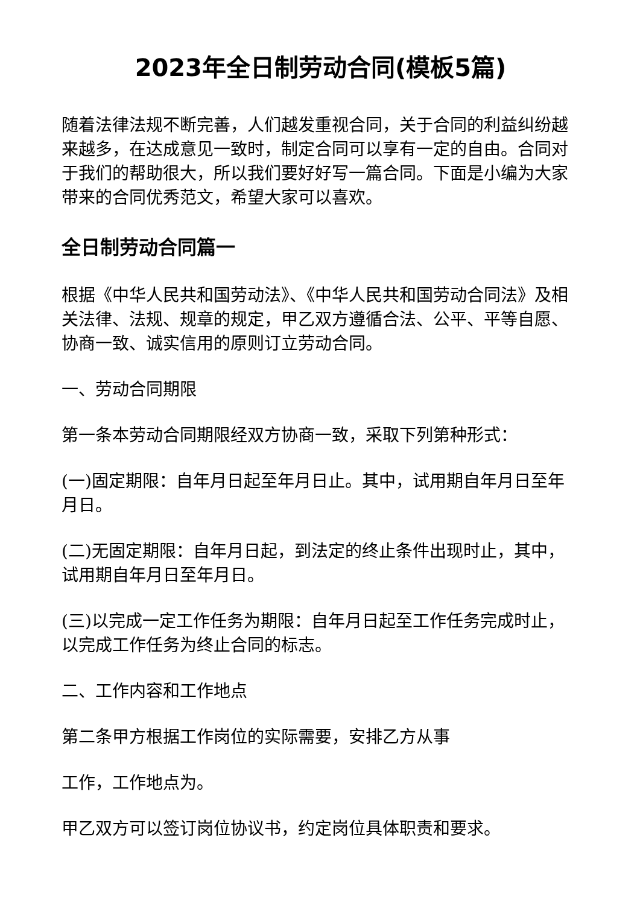2023年全日制劳动合同(模板5篇)
随着法律法规不断完善，人们越发重视合同，关于合同的利益纠纷越来越多，在达成意见一致时，制定合同可以享有一定的自由。合同对于我们的帮助很大，所以我们要好好写一篇合同。下面是小编为大家带来的合同优秀范文，希望大家可以喜欢。
全日制劳动合同篇一
根据《中华人民共和国劳动法》、《中华人民共和国劳动合同法》及相关法律、法规、规章的规定，甲乙双方遵循合法、公平、平等自愿、协商一致、诚实信用的原则订立劳动合同。
一、劳动合同期限
第一条本劳动合同期限经双方协商一致，采取下列第种形式：
(一)固定期限：自年月日起至年月日止。其中，试用期自年月日至年月日。
(二)无固定期限：自年月日起，到法定的终止条件出现时止，其中，试用期自年月日至年月日。
(三)以完成一定工作任务为期限：自年月日起至工作任务完成时止，以完成工作任务为终止合同的标志。
二、工作内容和工作地点
第二条甲方根据工作岗位的实际需要，安排乙方从事
工作，工作地点为。
甲乙双方可以签订岗位协议书，约定岗位具体职责和要求。